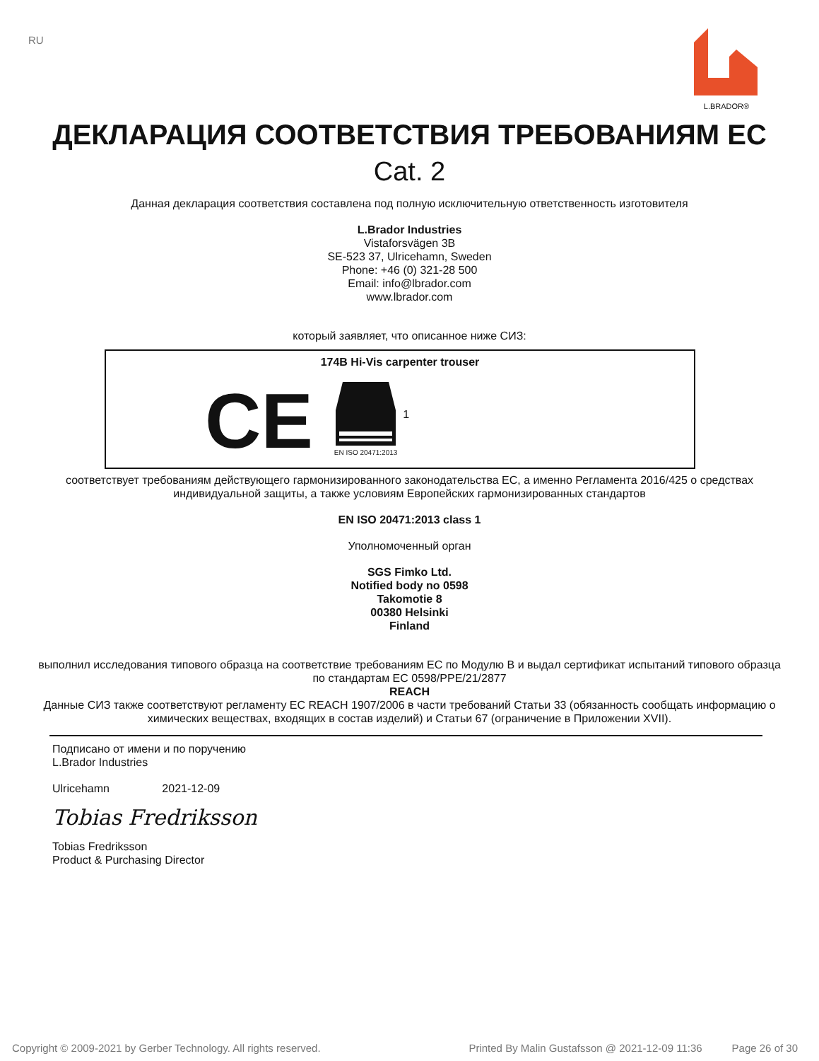RU
L.BRADOR®
ДЕКЛАРАЦИЯ СООТВЕТСТВИЯ ТРЕБОВАНИЯМ ЕС
Cat. 2
Данная декларация соответствия составлена под полную исключительную ответственность изготовителя
L.Brador Industries
Vistaforsvägen 3B
SE-523 37, Ulricehamn, Sweden
Phone: +46 (0) 321-28 500
Email: info@lbrador.com
www.lbrador.com
который заявляет, что описанное ниже СИЗ:
174B Hi-Vis carpenter trouser
CE
EN ISO 20471:2013
1
соответствует требованиям действующего гармонизированного законодательства ЕС, а именно Регламента 2016/425 о средствах индивидуальной защиты, а также условиям Европейских гармонизированных стандартов
EN ISO 20471:2013 class 1
Уполномоченный орган
SGS Fimko Ltd.
Notified body no 0598
Takomotie 8
00380 Helsinki
Finland
выполнил исследования типового образца на соответствие требованиям ЕС по Модулю B и выдал сертификат испытаний типового образца по стандартам ЕС 0598/PPE/21/2877
REACH
Данные СИЗ также соответствуют регламенту ЕС REACH 1907/2006 в части требований Статьи 33 (обязанность сообщать информацию о химических веществах, входящих в состав изделий) и Статьи 67 (ограничение в Приложении XVII).
Подписано от имени и по поручению
L.Brador Industries
Ulricehamn 2021-12-09
Tobias Fredriksson
Tobias Fredriksson
Product & Purchasing Director
Copyright © 2009-2021 by Gerber Technology. All rights reserved. Printed By Malin Gustafsson @ 2021-12-09 11:36 Page 26 of 30